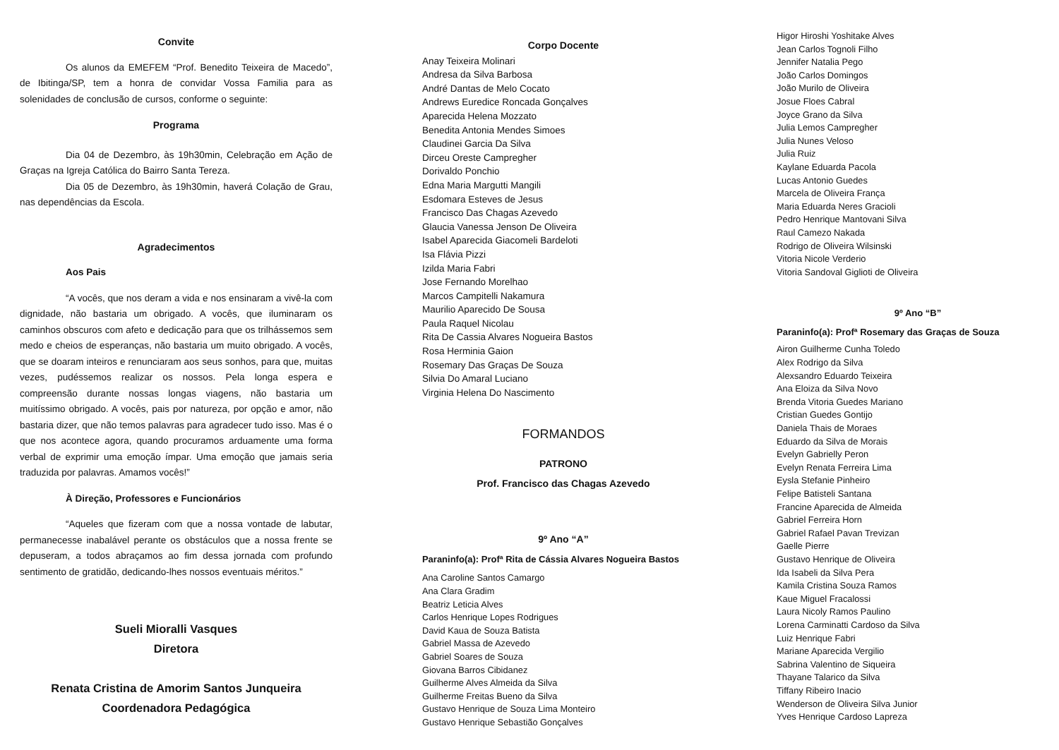Convite
Os alunos da EMEFEM “Prof. Benedito Teixeira de Macedo”, de Ibitinga/SP, tem a honra de convidar Vossa Familia para as solenidades de conclusão de cursos, conforme o seguinte:
Programa
Dia 04 de Dezembro, às 19h30min, Celebração em Ação de Graças na Igreja Católica do Bairro Santa Tereza.
Dia 05 de Dezembro, às 19h30min, haverá Colação de Grau, nas dependências da Escola.
Agradecimentos
Aos Pais
“A vocês, que nos deram a vida e nos ensinaram a vivê-la com dignidade, não bastaria um obrigado. A vocês, que iluminaram os caminhos obscuros com afeto e dedicação para que os trilhássemos sem medo e cheios de esperanças, não bastaria um muito obrigado. A vocês, que se doaram inteiros e renunciaram aos seus sonhos, para que, muitas vezes, pudéssemos realizar os nossos. Pela longa espera e compreensão durante nossas longas viagens, não bastaria um muitíssimo obrigado. A vocês, pais por natureza, por opção e amor, não bastaria dizer, que não temos palavras para agradecer tudo isso. Mas é o que nos acontece agora, quando procuramos arduamente uma forma verbal de exprimir uma emoção ímpar. Uma emoção que jamais seria traduzida por palavras. Amamos vocês!”
À Direção, Professores e Funcionários
“Aqueles que fizeram com que a nossa vontade de labutar, permanecesse inabalável perante os obstáculos que a nossa frente se depuseram, a todos abraçamos ao fim dessa jornada com profundo sentimento de gratidão, dedicando-lhes nossos eventuais méritos.”
Sueli Mioralli Vasques
Diretora
Renata Cristina de Amorim Santos Junqueira
Coordenadora Pedagógica
Corpo Docente
Anay Teixeira Molinari
Andresa da Silva Barbosa
André Dantas de Melo Cocato
Andrews Euredice Roncada Gonçalves
Aparecida Helena Mozzato
Benedita Antonia Mendes Simoes
Claudinei Garcia Da Silva
Dirceu Oreste Campregher
Dorivaldo Ponchio
Edna Maria Margutti Mangili
Esdomara Esteves de Jesus
Francisco Das Chagas Azevedo
Glaucia Vanessa Jenson De Oliveira
Isabel Aparecida Giacomeli Bardeloti
Isa Flávia Pizzi
Izilda Maria Fabri
Jose Fernando Morelhao
Marcos Campitelli Nakamura
Maurilio Aparecido De Sousa
Paula Raquel Nicolau
Rita De Cassia Alvares Nogueira Bastos
Rosa Herminia Gaion
Rosemary Das Graças De Souza
Silvia Do Amaral Luciano
Virginia Helena Do Nascimento
FORMANDOS
PATRONO
Prof. Francisco das Chagas Azevedo
9º Ano “A”
Paraninfo(a): Profª Rita de Cássia Alvares Nogueira Bastos
Ana Caroline Santos Camargo
Ana Clara Gradim
Beatriz Leticia Alves
Carlos Henrique Lopes Rodrigues
David Kaua de Souza Batista
Gabriel Massa de Azevedo
Gabriel Soares de Souza
Giovana Barros Cibidanez
Guilherme Alves Almeida da Silva
Guilherme Freitas Bueno da Silva
Gustavo Henrique de Souza Lima Monteiro
Gustavo Henrique Sebastião Gonçalves
Higor Hiroshi Yoshitake Alves
Jean Carlos Tognoli Filho
Jennifer Natalia Pego
João Carlos Domingos
João Murilo de Oliveira
Josue Floes Cabral
Joyce Grano da Silva
Julia Lemos Campregher
Julia Nunes Veloso
Julia Ruiz
Kaylane Eduarda Pacola
Lucas Antonio Guedes
Marcela de Oliveira França
Maria Eduarda Neres Gracioli
Pedro Henrique Mantovani Silva
Raul Camezo Nakada
Rodrigo de Oliveira Wilsinski
Vitoria Nicole Verderio
Vitoria Sandoval Giglioti de Oliveira
9º Ano “B”
Paraninfo(a): Profª Rosemary das Graças de Souza
Airon Guilherme Cunha Toledo
Alex Rodrigo da Silva
Alexsandro Eduardo Teixeira
Ana Eloiza da Silva Novo
Brenda Vitoria Guedes Mariano
Cristian Guedes Gontijo
Daniela Thais de Moraes
Eduardo da Silva de Morais
Evelyn Gabrielly Peron
Evelyn Renata Ferreira Lima
Eysla Stefanie Pinheiro
Felipe Batisteli Santana
Francine Aparecida de Almeida
Gabriel Ferreira Horn
Gabriel Rafael Pavan Trevizan
Gaelle Pierre
Gustavo Henrique de Oliveira
Ida Isabeli da Silva Pera
Kamila Cristina Souza Ramos
Kaue Miguel Fracalossi
Laura Nicoly Ramos Paulino
Lorena Carminatti Cardoso da Silva
Luiz Henrique Fabri
Mariane Aparecida Vergilio
Sabrina Valentino de Siqueira
Thayane Talarico da Silva
Tiffany Ribeiro Inacio
Wenderson de Oliveira Silva Junior
Yves Henrique Cardoso Lapreza